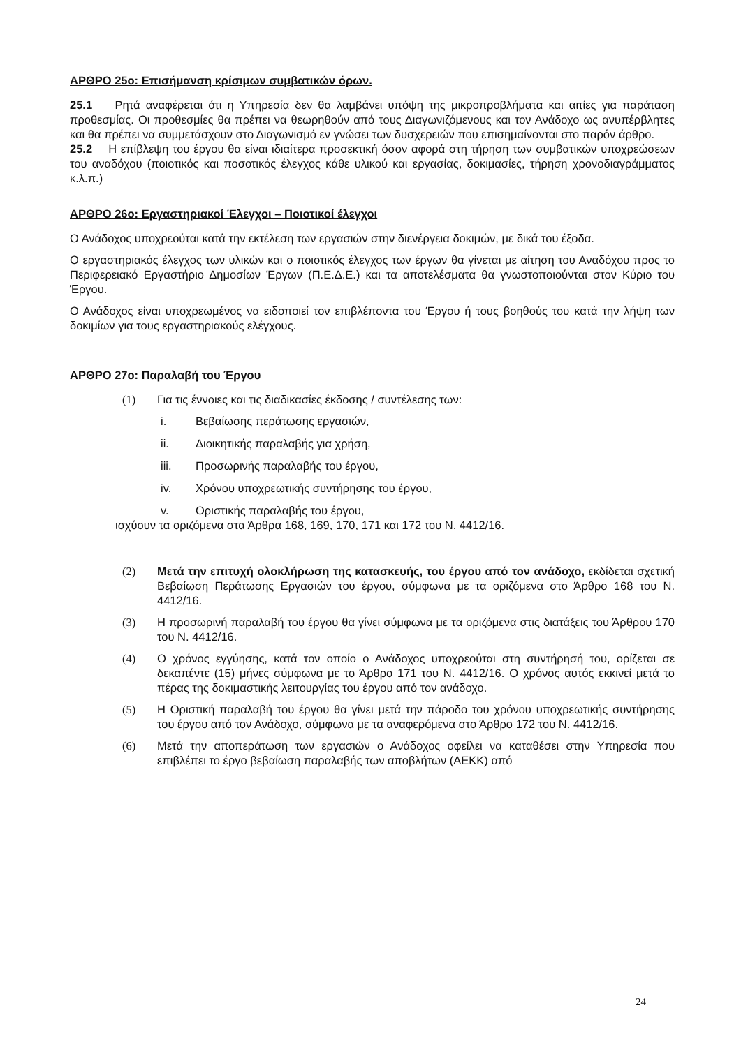ΑΡΘΡΟ 25ο: Επισήμανση κρίσιμων συμβατικών όρων.
25.1 Ρητά αναφέρεται ότι η Υπηρεσία δεν θα λαμβάνει υπόψη της μικροπροβλήματα και αιτίες για παράταση προθεσμίας. Οι προθεσμίες θα πρέπει να θεωρηθούν από τους Διαγωνιζόμενους και τον Ανάδοχο ως ανυπέρβλητες και θα πρέπει να συμμετάσχουν στο Διαγωνισμό εν γνώσει των δυσχερειών που επισημαίνονται στο παρόν άρθρο.
25.2 Η επίβλεψη του έργου θα είναι ιδιαίτερα προσεκτική όσον αφορά στη τήρηση των συμβατικών υποχρεώσεων του αναδόχου (ποιοτικός και ποσοτικός έλεγχος κάθε υλικού και εργασίας, δοκιμασίες, τήρηση χρονοδιαγράμματος κ.λ.π.)
ΑΡΘΡΟ 26ο: Εργαστηριακοί Έλεγχοι – Ποιοτικοί έλεγχοι
Ο Ανάδοχος υποχρεούται κατά την εκτέλεση των εργασιών στην διενέργεια δοκιμών, με δικά του έξοδα.
Ο εργαστηριακός έλεγχος των υλικών και ο ποιοτικός έλεγχος των έργων θα γίνεται με αίτηση του Αναδόχου προς το Περιφερειακό Εργαστήριο Δημοσίων Έργων (Π.Ε.Δ.Ε.) και τα αποτελέσματα θα γνωστοποιούνται στον Κύριο του Έργου.
Ο Ανάδοχος είναι υποχρεωμένος να ειδοποιεί τον επιβλέποντα του Έργου ή τους βοηθούς του κατά την λήψη των δοκιμίων για τους εργαστηριακούς ελέγχους.
ΑΡΘΡΟ 27ο: Παραλαβή του Έργου
(1) Για τις έννοιες και τις διαδικασίες έκδοσης / συντέλεσης των:
i. Βεβαίωσης περάτωσης εργασιών,
ii. Διοικητικής παραλαβής για χρήση,
iii. Προσωρινής παραλαβής του έργου,
iv. Χρόνου υποχρεωτικής συντήρησης του έργου,
v. Οριστικής παραλαβής του έργου,
ισχύουν τα οριζόμενα στα Άρθρα 168, 169, 170, 171 και 172 του Ν. 4412/16.
(2) Μετά την επιτυχή ολοκλήρωση της κατασκευής, του έργου από τον ανάδοχο, εκδίδεται σχετική Βεβαίωση Περάτωσης Εργασιών του έργου, σύμφωνα με τα οριζόμενα στο Άρθρο 168 του Ν. 4412/16.
(3) Η προσωρινή παραλαβή του έργου θα γίνει σύμφωνα με τα οριζόμενα στις διατάξεις του Άρθρου 170 του Ν. 4412/16.
(4) Ο χρόνος εγγύησης, κατά τον οποίο ο Ανάδοχος υποχρεούται στη συντήρησή του, ορίζεται σε δεκαπέντε (15) μήνες σύμφωνα με το Άρθρο 171 του Ν. 4412/16. Ο χρόνος αυτός εκκινεί μετά το πέρας της δοκιμαστικής λειτουργίας του έργου από τον ανάδοχο.
(5) Η Οριστική παραλαβή του έργου θα γίνει μετά την πάροδο του χρόνου υποχρεωτικής συντήρησης του έργου από τον Ανάδοχο, σύμφωνα με τα αναφερόμενα στο Άρθρο 172 του Ν. 4412/16.
(6) Μετά την αποπεράτωση των εργασιών ο Ανάδοχος οφείλει να καταθέσει στην Υπηρεσία που επιβλέπει το έργο βεβαίωση παραλαβής των αποβλήτων (ΑΕΚΚ) από
24